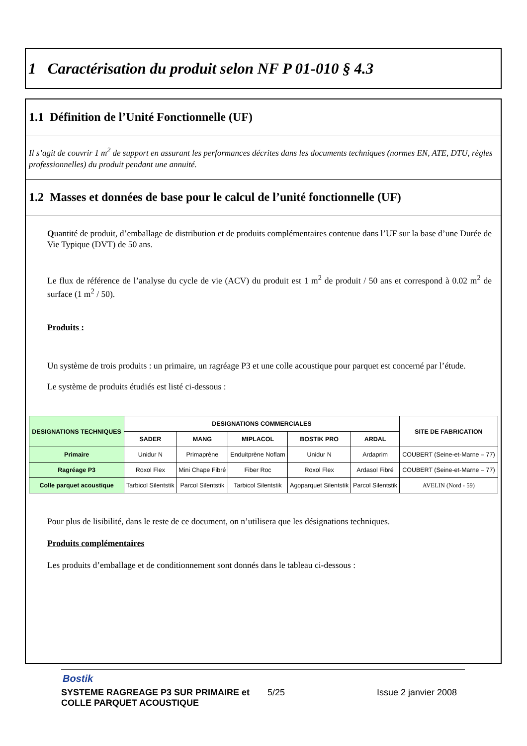1 Caractérisation du produit selon NF P 01-010 § 4.3
1.1 Définition de l’Unité Fonctionnelle (UF)
Il s’agit de couvrir 1 m<sup>2</sup> de support en assurant les performances décrites dans les documents techniques (normes EN, ATE, DTU, règles professionnelles) du produit pendant une annuité.
1.2 Masses et données de base pour le calcul de l’unité fonctionnelle (UF)
Quantité de produit, d’emballage de distribution et de produits complémentaires contenue dans l’UF sur la base d’une Durée de Vie Typique (DVT) de 50 ans.
Le flux de référence de l’analyse du cycle de vie (ACV) du produit est 1 m<sup>2</sup> de produit / 50 ans et correspond à 0.02 m<sup>2</sup> de surface (1 m<sup>2</sup> / 50).
Produits :
Un système de trois produits : un primaire, un ragréage P3 et une colle acoustique pour parquet est concerné par l’étude.
Le système de produits étudiés est listé ci-dessous :
| DESIGNATIONS TECHNIQUES | DESIGNATIONS COMMERCIALES | | | | | SITE DE FABRICATION |
| --- | --- | --- | --- | --- | --- | --- |
| | SADER | MANG | MIPLACOL | BOSTIK PRO | ARDAL | |
| Primaire | Unidur N | Primaprène | Enduitprène Noflam | Unidur N | Ardaprim | COUBERT (Seine-et-Marne – 77) |
| Ragréage P3 | Roxol Flex | Mini Chape Fibré | Fiber Roc | Roxol Flex | Ardasol Fibré | COUBERT (Seine-et-Marne – 77) |
| Colle parquet acoustique | Tarbicol Silentstik | Parcol Silentstik | Tarbicol Silentstik | Agoparquet Silentstik | Parcol Silentstik | AVELIN (Nord - 59) |
Pour plus de lisibilité, dans le reste de ce document, on n’utilisera que les désignations techniques.
Produits complémentaires
Les produits d’emballage et de conditionnement sont donnés dans le tableau ci-dessous :
Bostik
SYSTEME RAGREAGE P3 SUR PRIMAIRE et COLLE PARQUET ACOUSTIQUE
5/25 Issue 2 janvier 2008